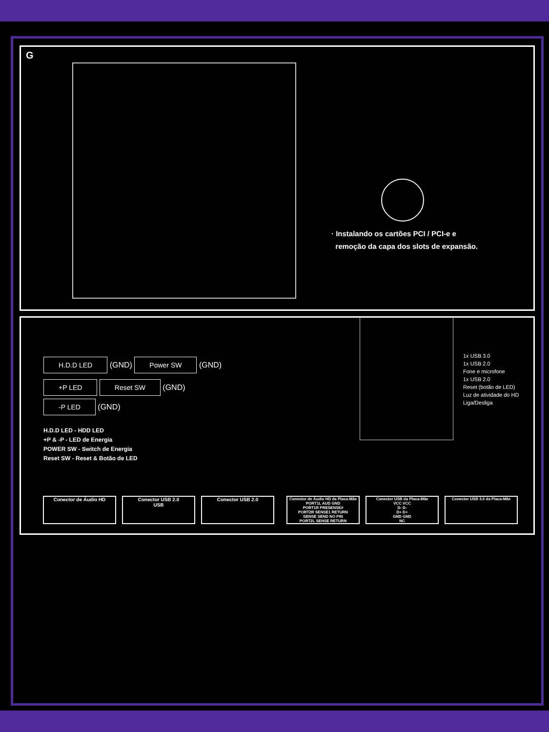G
· Instalando os cartões PCI / PCI-e e
remoção da capa dos slots de expansão.
H.D.D LED (GND) Power SW (GND)
+P LED Reset SW (GND)
-P LED (GND)
H.D.D LED - HDD LED
+P & -P - LED de Energia
POWER SW - Switch de Energia
Reset SW - Reset & Botão de LED
1x USB 3.0
1x USB 2.0
Fone e microfone
1x USB 2.0
Reset (botão de LED)
Luz de atividade do HD
Liga/Desliga
Conector de Áudio HD Conector USB 2.0
USB
Conector USB 2.0
Conector de Áudio HD da Placa-Mãe
PORT1L AUD GND
PORT1R PRESENSE#
PORT2R SENSE1 RETURN
SENSE SEND NO PIN
PORT2L SENSE RETURN
Conector USB da Placa-Mãe
VCC VCC
D- D-
D+ D+
GND GND
NC
Conector USB 3.0 da Placa-Mãe